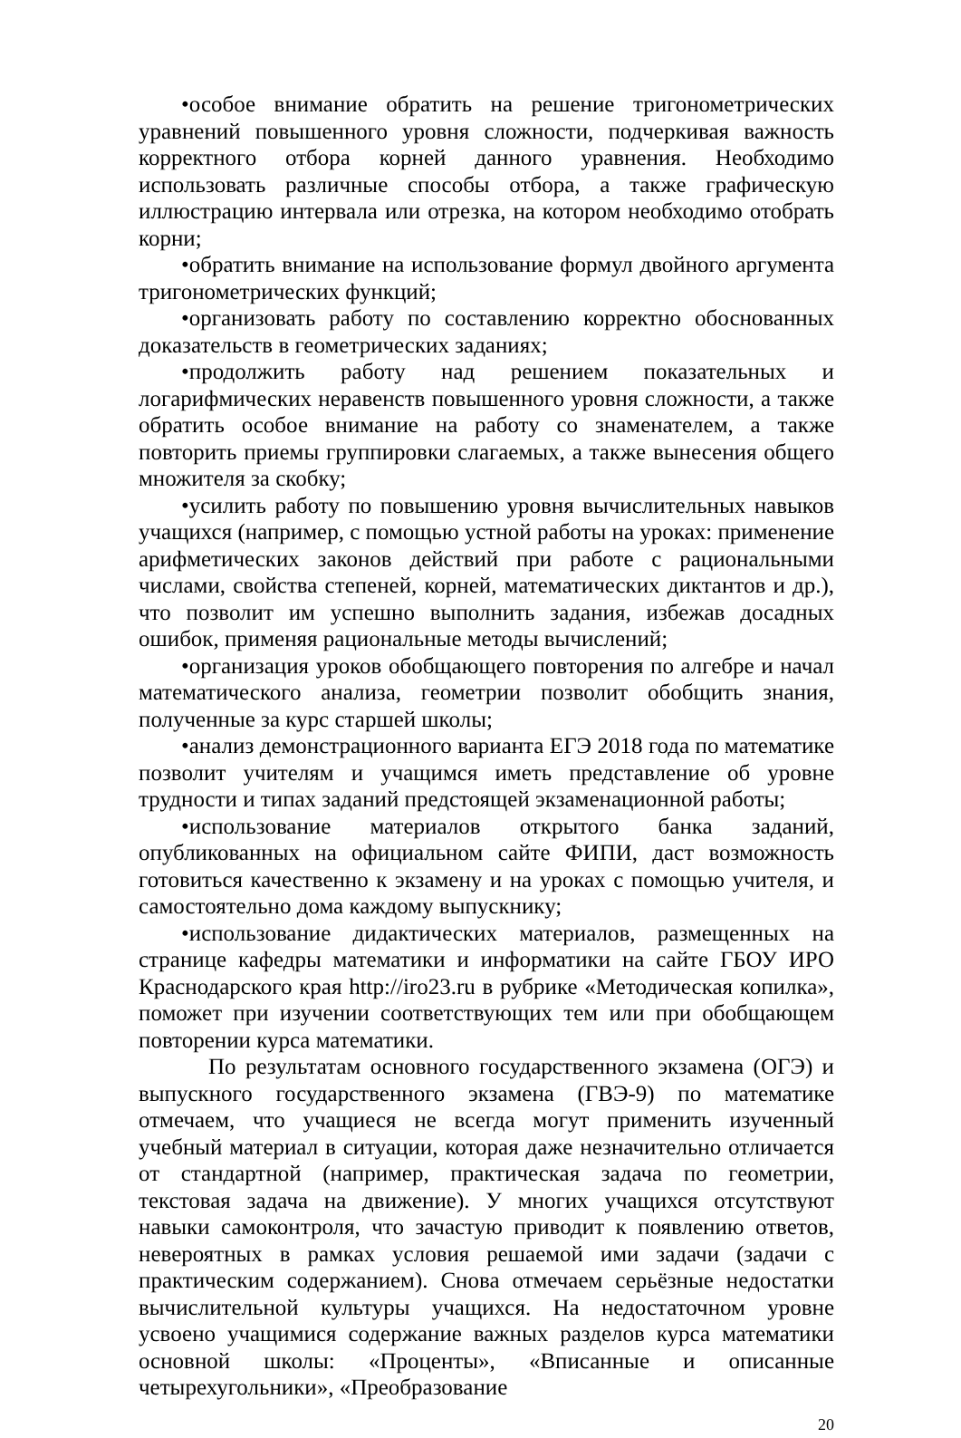•особое внимание обратить на решение тригонометрических уравнений повышенного уровня сложности, подчеркивая важность корректного отбора корней данного уравнения. Необходимо использовать различные способы отбора, а также графическую иллюстрацию интервала или отрезка, на котором необходимо отобрать корни;
•обратить внимание на использование формул двойного аргумента тригонометрических функций;
•организовать работу по составлению корректно обоснованных доказательств в геометрических заданиях;
•продолжить работу над решением показательных и логарифмических неравенств повышенного уровня сложности, а также обратить особое внимание на работу со знаменателем, а также повторить приемы группировки слагаемых, а также вынесения общего множителя за скобку;
•усилить работу по повышению уровня вычислительных навыков учащихся (например, с помощью устной работы на уроках: применение арифметических законов действий при работе с рациональными числами, свойства степеней, корней, математических диктантов и др.), что позволит им успешно выполнить задания, избежав досадных ошибок, применяя рациональные методы вычислений;
•организация уроков обобщающего повторения по алгебре и начал математического анализа, геометрии позволит обобщить знания, полученные за курс старшей школы;
•анализ демонстрационного варианта ЕГЭ 2018 года по математике позволит учителям и учащимся иметь представление об уровне трудности и типах заданий предстоящей экзаменационной работы;
•использование материалов открытого банка заданий, опубликованных на официальном сайте ФИПИ, даст возможность готовиться качественно к экзамену и на уроках с помощью учителя, и самостоятельно дома каждому выпускнику;
•использование дидактических материалов, размещенных на странице кафедры математики и информатики на сайте ГБОУ ИРО Краснодарского края http://iro23.ru в рубрике «Методическая копилка», поможет при изучении соответствующих тем или при обобщающем повторении курса математики.
По результатам основного государственного экзамена (ОГЭ) и выпускного государственного экзамена (ГВЭ-9) по математике отмечаем, что учащиеся не всегда могут применить изученный учебный материал в ситуации, которая даже незначительно отличается от стандартной (например, практическая задача по геометрии, текстовая задача на движение). У многих учащихся отсутствуют навыки самоконтроля, что зачастую приводит к появлению ответов, невероятных в рамках условия решаемой ими задачи (задачи с практическим содержанием). Снова отмечаем серьёзные недостатки вычислительной культуры учащихся. На недостаточном уровне усвоено учащимися содержание важных разделов курса математики основной школы: «Проценты», «Вписанные и описанные четырехугольники», «Преобразование
20